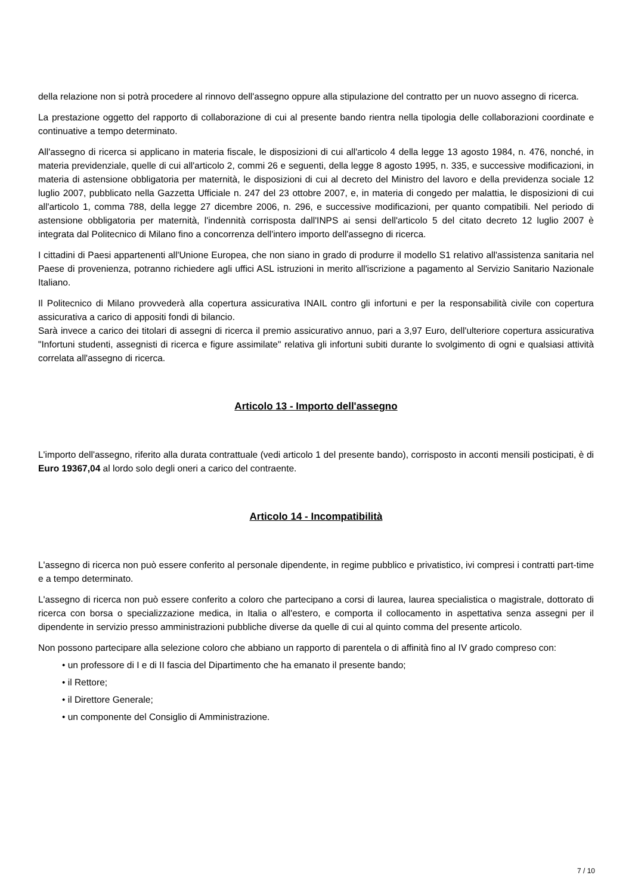della relazione non si potrà procedere al rinnovo dell'assegno oppure alla stipulazione del contratto per un nuovo assegno di ricerca.
La prestazione oggetto del rapporto di collaborazione di cui al presente bando rientra nella tipologia delle collaborazioni coordinate e continuative a tempo determinato.
All'assegno di ricerca si applicano in materia fiscale, le disposizioni di cui all'articolo 4 della legge 13 agosto 1984, n. 476, nonché, in materia previdenziale, quelle di cui all'articolo 2, commi 26 e seguenti, della legge 8 agosto 1995, n. 335, e successive modificazioni, in materia di astensione obbligatoria per maternità, le disposizioni di cui al decreto del Ministro del lavoro e della previdenza sociale 12 luglio 2007, pubblicato nella Gazzetta Ufficiale n. 247 del 23 ottobre 2007, e, in materia di congedo per malattia, le disposizioni di cui all'articolo 1, comma 788, della legge 27 dicembre 2006, n. 296, e successive modificazioni, per quanto compatibili. Nel periodo di astensione obbligatoria per maternità, l'indennità corrisposta dall'INPS ai sensi dell'articolo 5 del citato decreto 12 luglio 2007 è integrata dal Politecnico di Milano fino a concorrenza dell'intero importo dell'assegno di ricerca.
I cittadini di Paesi appartenenti all'Unione Europea, che non siano in grado di produrre il modello S1 relativo all'assistenza sanitaria nel Paese di provenienza, potranno richiedere agli uffici ASL istruzioni in merito all'iscrizione a pagamento al Servizio Sanitario Nazionale Italiano.
Il Politecnico di Milano provvederà alla copertura assicurativa INAIL contro gli infortuni e per la responsabilità civile con copertura assicurativa a carico di appositi fondi di bilancio.
Sarà invece a carico dei titolari di assegni di ricerca il premio assicurativo annuo, pari a 3,97 Euro, dell'ulteriore copertura assicurativa "Infortuni studenti, assegnisti di ricerca e figure assimilate" relativa gli infortuni subiti durante lo svolgimento di ogni e qualsiasi attività correlata all'assegno di ricerca.
Articolo 13 - Importo dell'assegno
L'importo dell'assegno, riferito alla durata contrattuale (vedi articolo 1 del presente bando), corrisposto in acconti mensili posticipati, è di Euro 19367,04 al lordo solo degli oneri a carico del contraente.
Articolo 14 - Incompatibilità
L'assegno di ricerca non può essere conferito al personale dipendente, in regime pubblico e privatistico, ivi compresi i contratti part-time e a tempo determinato.
L'assegno di ricerca non può essere conferito a coloro che partecipano a corsi di laurea, laurea specialistica o magistrale, dottorato di ricerca con borsa o specializzazione medica, in Italia o all'estero, e comporta il collocamento in aspettativa senza assegni per il dipendente in servizio presso amministrazioni pubbliche diverse da quelle di cui al quinto comma del presente articolo.
Non possono partecipare alla selezione coloro che abbiano un rapporto di parentela o di affinità fino al IV grado compreso con:
• un professore di I e di II fascia del Dipartimento che ha emanato il presente bando;
• il Rettore;
• il Direttore Generale;
• un componente del Consiglio di Amministrazione.
7 / 10